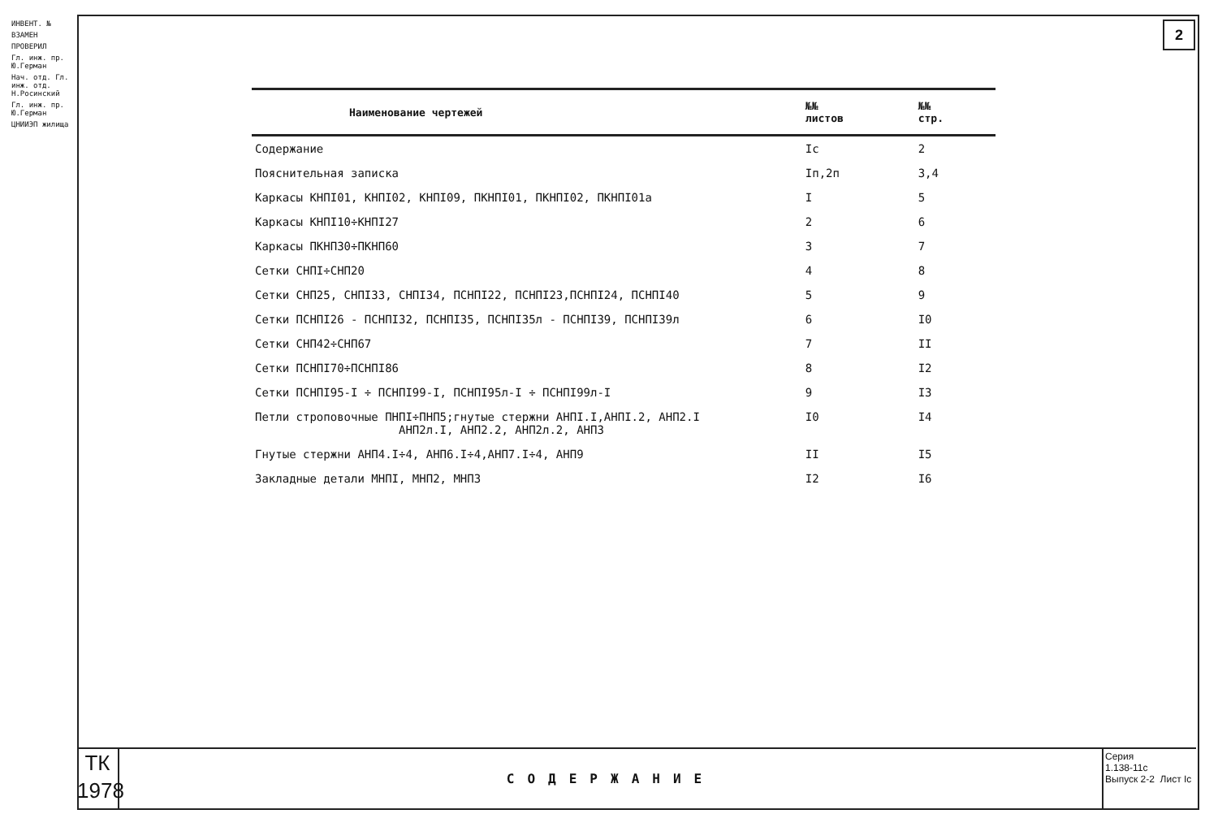ИНВЕНТ. №
ВЗАМЕН
ПРОВЕРИЛ
Гл. инж. пр. Ю.Герман
Нач. отд. Гл. инж. отд. Н.Росинский
Гл. инж. пр. Ю.Герман
ЦНИИЭП жилища
2
| Наименование чертежей | №№ листов | №№ стр. |
| --- | --- | --- |
| Содержание | Iс | 2 |
| Пояснительная записка | Iп,2п | 3,4 |
| Каркасы КНПI01, КНПI02, КНПI09, ПКНПI01, ПКНПI02, ПКНПI01а | I | 5 |
| Каркасы КНПI10÷КНПI27 | 2 | 6 |
| Каркасы ПКНП30÷ПКНП60 | 3 | 7 |
| Сетки СНПI÷СНП20 | 4 | 8 |
| Сетки СНП25, СНПI33, СНПI34, ПСНПI22, ПСНПI23,ПСНПI24, ПСНПI40 | 5 | 9 |
| Сетки ПСНПI26 - ПСНПI32, ПСНПI35, ПСНПI35л - ПСНПI39, ПСНПI39л | 6 | I0 |
| Сетки СНП42÷СНП67 | 7 | II |
| Сетки ПСНПI70÷ПСНПI86 | 8 | I2 |
| Сетки ПСНПI95-I ÷ ПСНПI99-I, ПСНПI95л-I ÷ ПСНПI99л-I | 9 | I3 |
| Петли строповочные ПНПI÷ПНП5;гнутые стержни АНПI.I,АНПI.2, АНП2.I АНП2л.I, АНП2.2, АНП2л.2, АНП3 | I0 | I4 |
| Гнутые стержни АНП4.I÷4, АНП6.I÷4,АНП7.I÷4, АНП9 | II | I5 |
| Закладные детали МНПI, МНП2, МНП3 | I2 | I6 |
ТК
1978
СОДЕРЖАНИЕ
Серия
1.138-11с
Выпуск 2-2 Лист Iс